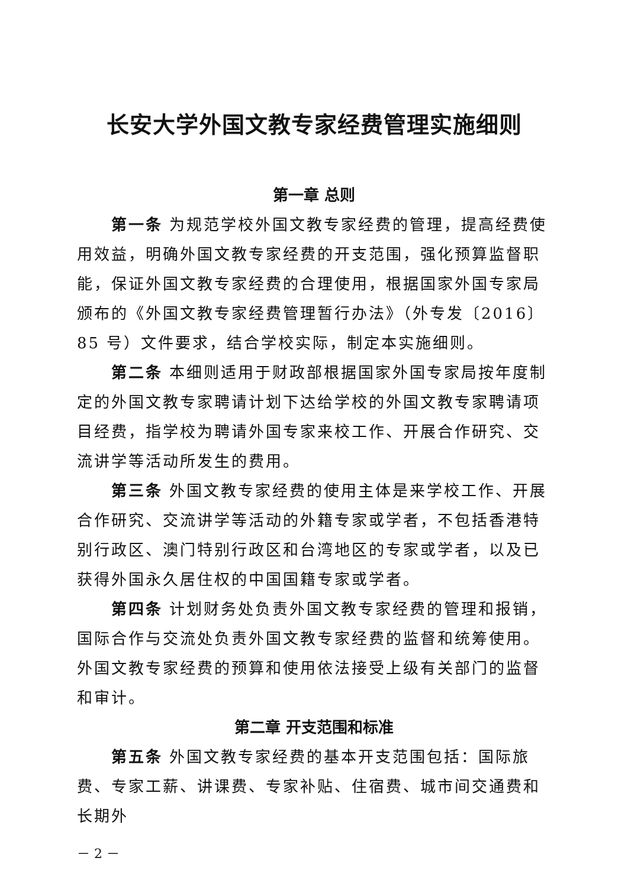长安大学外国文教专家经费管理实施细则
第一章 总则
第一条 为规范学校外国文教专家经费的管理，提高经费使用效益，明确外国文教专家经费的开支范围，强化预算监督职能，保证外国文教专家经费的合理使用，根据国家外国专家局颁布的《外国文教专家经费管理暂行办法》（外专发〔2016〕85 号）文件要求，结合学校实际，制定本实施细则。
第二条 本细则适用于财政部根据国家外国专家局按年度制定的外国文教专家聘请计划下达给学校的外国文教专家聘请项目经费，指学校为聘请外国专家来校工作、开展合作研究、交流讲学等活动所发生的费用。
第三条 外国文教专家经费的使用主体是来学校工作、开展合作研究、交流讲学等活动的外籍专家或学者，不包括香港特别行政区、澳门特别行政区和台湾地区的专家或学者，以及已获得外国永久居住权的中国国籍专家或学者。
第四条 计划财务处负责外国文教专家经费的管理和报销，国际合作与交流处负责外国文教专家经费的监督和统筹使用。外国文教专家经费的预算和使用依法接受上级有关部门的监督和审计。
第二章 开支范围和标准
第五条 外国文教专家经费的基本开支范围包括：国际旅费、专家工薪、讲课费、专家补贴、住宿费、城市间交通费和长期外
－ 2 －